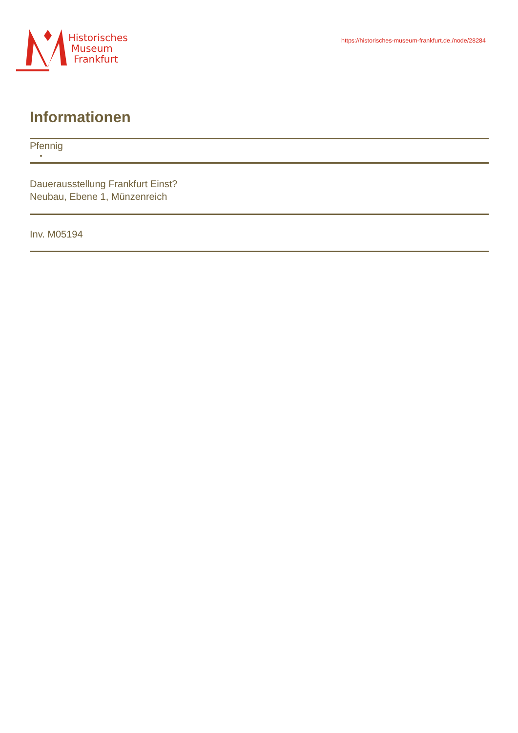Historisches
Museum
Frankfurt
https://historisches-museum-frankfurt.de./node/28284
Informationen
Pfennig
Dauerausstellung Frankfurt Einst?
Neubau, Ebene 1, Münzenreich
Inv. M05194